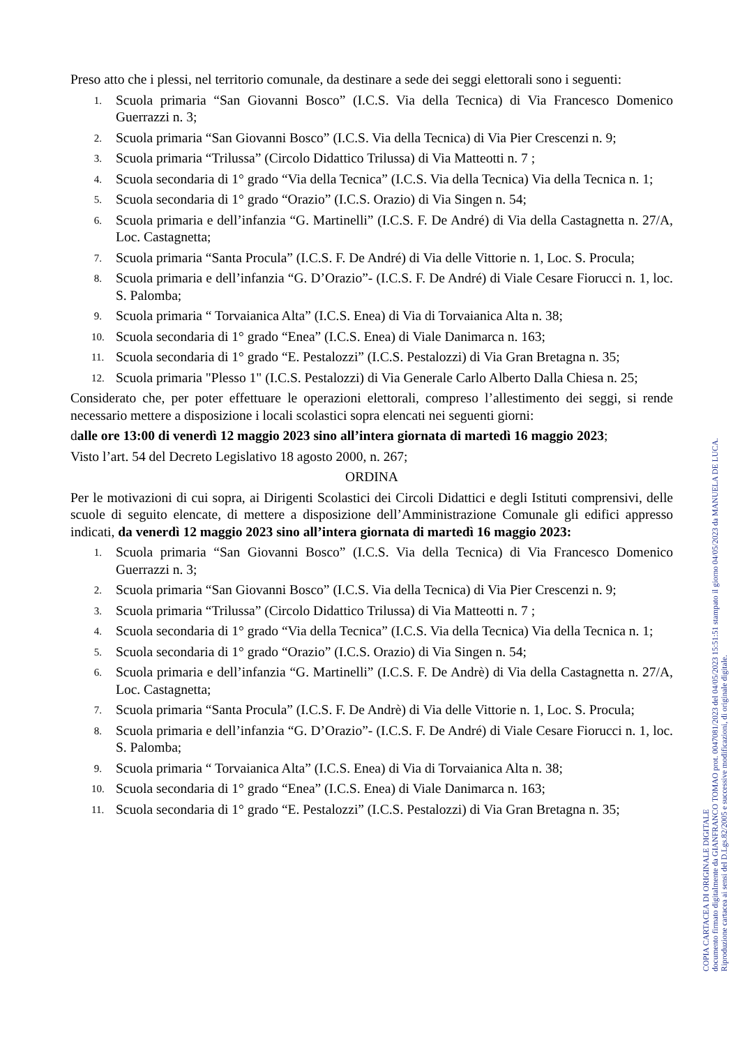Preso atto che i plessi, nel territorio comunale, da destinare a sede dei seggi elettorali sono i seguenti:
1. Scuola primaria “San Giovanni Bosco” (I.C.S. Via della Tecnica) di Via Francesco Domenico Guerrazzi n. 3;
2. Scuola primaria “San Giovanni Bosco” (I.C.S. Via della Tecnica) di Via Pier Crescenzi n. 9;
3. Scuola primaria “Trilussa” (Circolo Didattico Trilussa) di Via Matteotti n. 7 ;
4. Scuola secondaria di 1° grado “Via della Tecnica” (I.C.S. Via della Tecnica) Via della Tecnica n. 1;
5. Scuola secondaria di 1° grado “Orazio” (I.C.S. Orazio) di Via Singen n. 54;
6. Scuola primaria e dell’infanzia “G. Martinelli” (I.C.S. F. De André) di Via della Castagnetta n. 27/A, Loc. Castagnetta;
7. Scuola primaria “Santa Procula” (I.C.S. F. De André) di Via delle Vittorie n. 1, Loc. S. Procula;
8. Scuola primaria e dell’infanzia “G. D’Orazio”- (I.C.S. F. De André) di Viale Cesare Fiorucci n. 1, loc. S. Palomba;
9. Scuola primaria “ Torvaianica Alta” (I.C.S. Enea) di Via di Torvaianica Alta n. 38;
10. Scuola secondaria di 1° grado “Enea” (I.C.S. Enea) di Viale Danimarca n. 163;
11. Scuola secondaria di 1° grado “E. Pestalozzi” (I.C.S. Pestalozzi) di Via Gran Bretagna n. 35;
12. Scuola primaria "Plesso 1" (I.C.S. Pestalozzi) di Via Generale Carlo Alberto Dalla Chiesa n. 25;
Considerato che, per poter effettuare le operazioni elettorali, compreso l’allestimento dei seggi, si rende necessario mettere a disposizione i locali scolastici sopra elencati nei seguenti giorni:
dalle ore 13:00 di venerdì 12 maggio 2023 sino all’intera giornata di martedì 16 maggio 2023;
Visto l’art. 54 del Decreto Legislativo 18 agosto 2000, n. 267;
ORDINA
Per le motivazioni di cui sopra, ai Dirigenti Scolastici dei Circoli Didattici e degli Istituti comprensivi, delle scuole di seguito elencate, di mettere a disposizione dell’Amministrazione Comunale gli edifici appresso indicati, da venerdì 12 maggio 2023 sino all’intera giornata di martedì 16 maggio 2023:
1. Scuola primaria “San Giovanni Bosco” (I.C.S. Via della Tecnica) di Via Francesco Domenico Guerrazzi n. 3;
2. Scuola primaria “San Giovanni Bosco” (I.C.S. Via della Tecnica) di Via Pier Crescenzi n. 9;
3. Scuola primaria “Trilussa” (Circolo Didattico Trilussa) di Via Matteotti n. 7 ;
4. Scuola secondaria di 1° grado “Via della Tecnica” (I.C.S. Via della Tecnica) Via della Tecnica n. 1;
5. Scuola secondaria di 1° grado “Orazio” (I.C.S. Orazio) di Via Singen n. 54;
6. Scuola primaria e dell’infanzia “G. Martinelli” (I.C.S. F. De Andrè) di Via della Castagnetta n. 27/A, Loc. Castagnetta;
7. Scuola primaria “Santa Procula” (I.C.S. F. De Andrè) di Via delle Vittorie n. 1, Loc. S. Procula;
8. Scuola primaria e dell’infanzia “G. D’Orazio”- (I.C.S. F. De André) di Viale Cesare Fiorucci n. 1, loc. S. Palomba;
9. Scuola primaria “ Torvaianica Alta” (I.C.S. Enea) di Via di Torvaianica Alta n. 38;
10. Scuola secondaria di 1° grado “Enea” (I.C.S. Enea) di Viale Danimarca n. 163;
11. Scuola secondaria di 1° grado “E. Pestalozzi” (I.C.S. Pestalozzi) di Via Gran Bretagna n. 35;
COPIA CARTACEA DI ORIGINALE DIGITALE
documento firmato digitalmente da GIANFRANCO TOMAO prot. 0047081/2023 del 04/05/2023 15:51:51 stampato il giorno 04/05/2023 da MANUELA DE LUCA.
Riproduzione cartacea ai sensi del D.Lgs.82/2005 e successive modificazioni, di originale digitale.